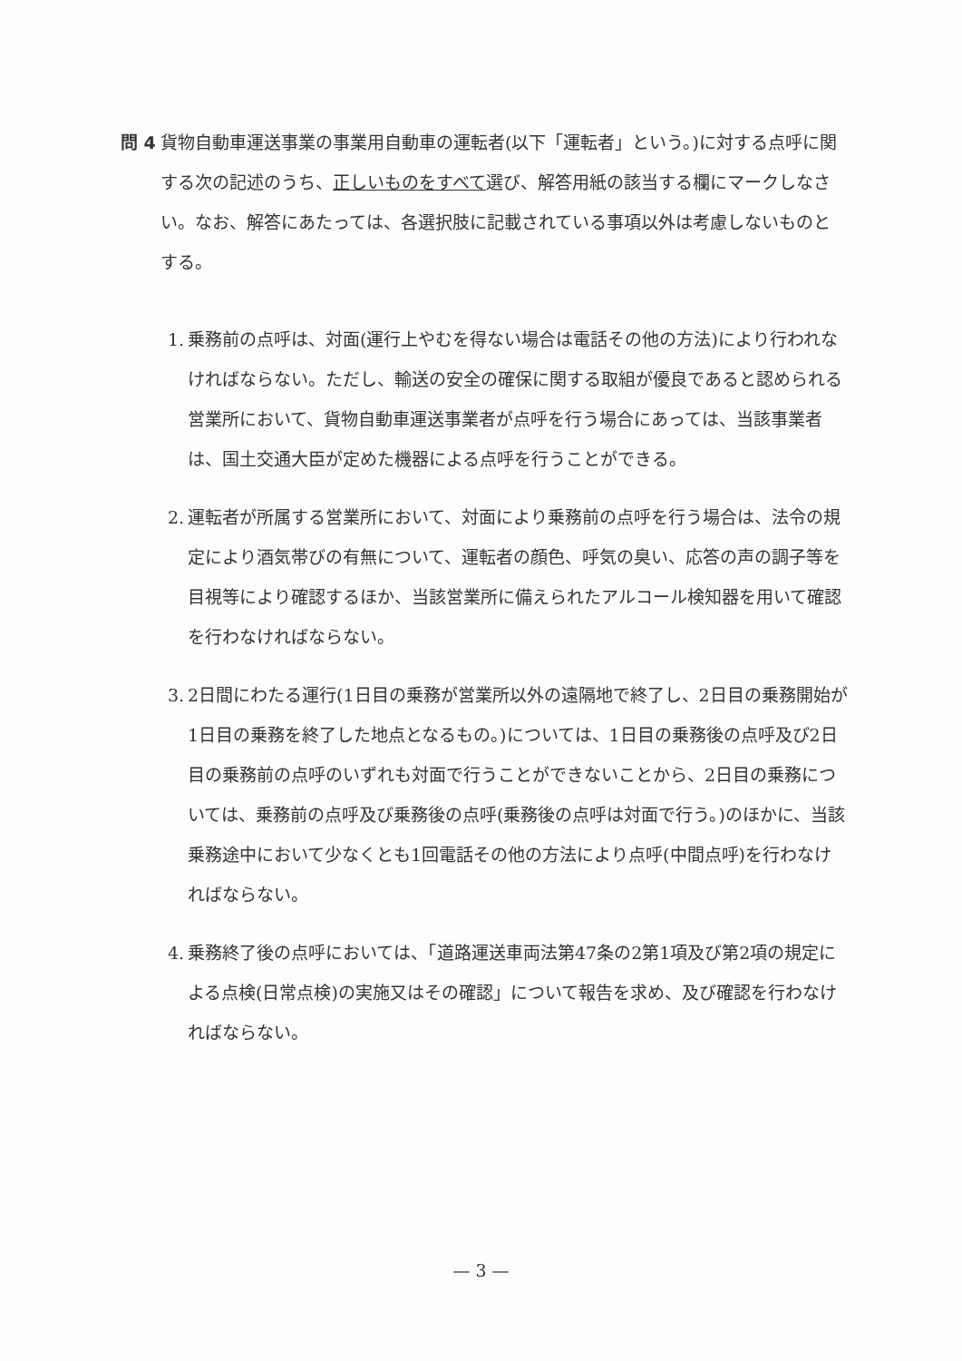問 4 貨物自動車運送事業の事業用自動車の運転者(以下「運転者」という。)に対する点呼に関する次の記述のうち、正しいものをすべて選び、解答用紙の該当する欄にマークしなさい。なお、解答にあたっては、各選択肢に記載されている事項以外は考慮しないものとする。
1. 乗務前の点呼は、対面(運行上やむを得ない場合は電話その他の方法)により行われなければならない。ただし、輸送の安全の確保に関する取組が優良であると認められる営業所において、貨物自動車運送事業者が点呼を行う場合にあっては、当該事業者は、国土交通大臣が定めた機器による点呼を行うことができる。
2. 運転者が所属する営業所において、対面により乗務前の点呼を行う場合は、法令の規定により酒気帯びの有無について、運転者の顔色、呼気の臭い、応答の声の調子等を目視等により確認するほか、当該営業所に備えられたアルコール検知器を用いて確認を行わなければならない。
3. 2日間にわたる運行(1日目の乗務が営業所以外の遠隔地で終了し、2日目の乗務開始が1日目の乗務を終了した地点となるもの。)については、1日目の乗務後の点呼及び2日目の乗務前の点呼のいずれも対面で行うことができないことから、2日目の乗務については、乗務前の点呼及び乗務後の点呼(乗務後の点呼は対面で行う。)のほかに、当該乗務途中において少なくとも1回電話その他の方法により点呼(中間点呼)を行わなければならない。
4. 乗務終了後の点呼においては、「道路運送車両法第47条の2第1項及び第2項の規定による点検(日常点検)の実施又はその確認」について報告を求め、及び確認を行わなければならない。
— 3 —